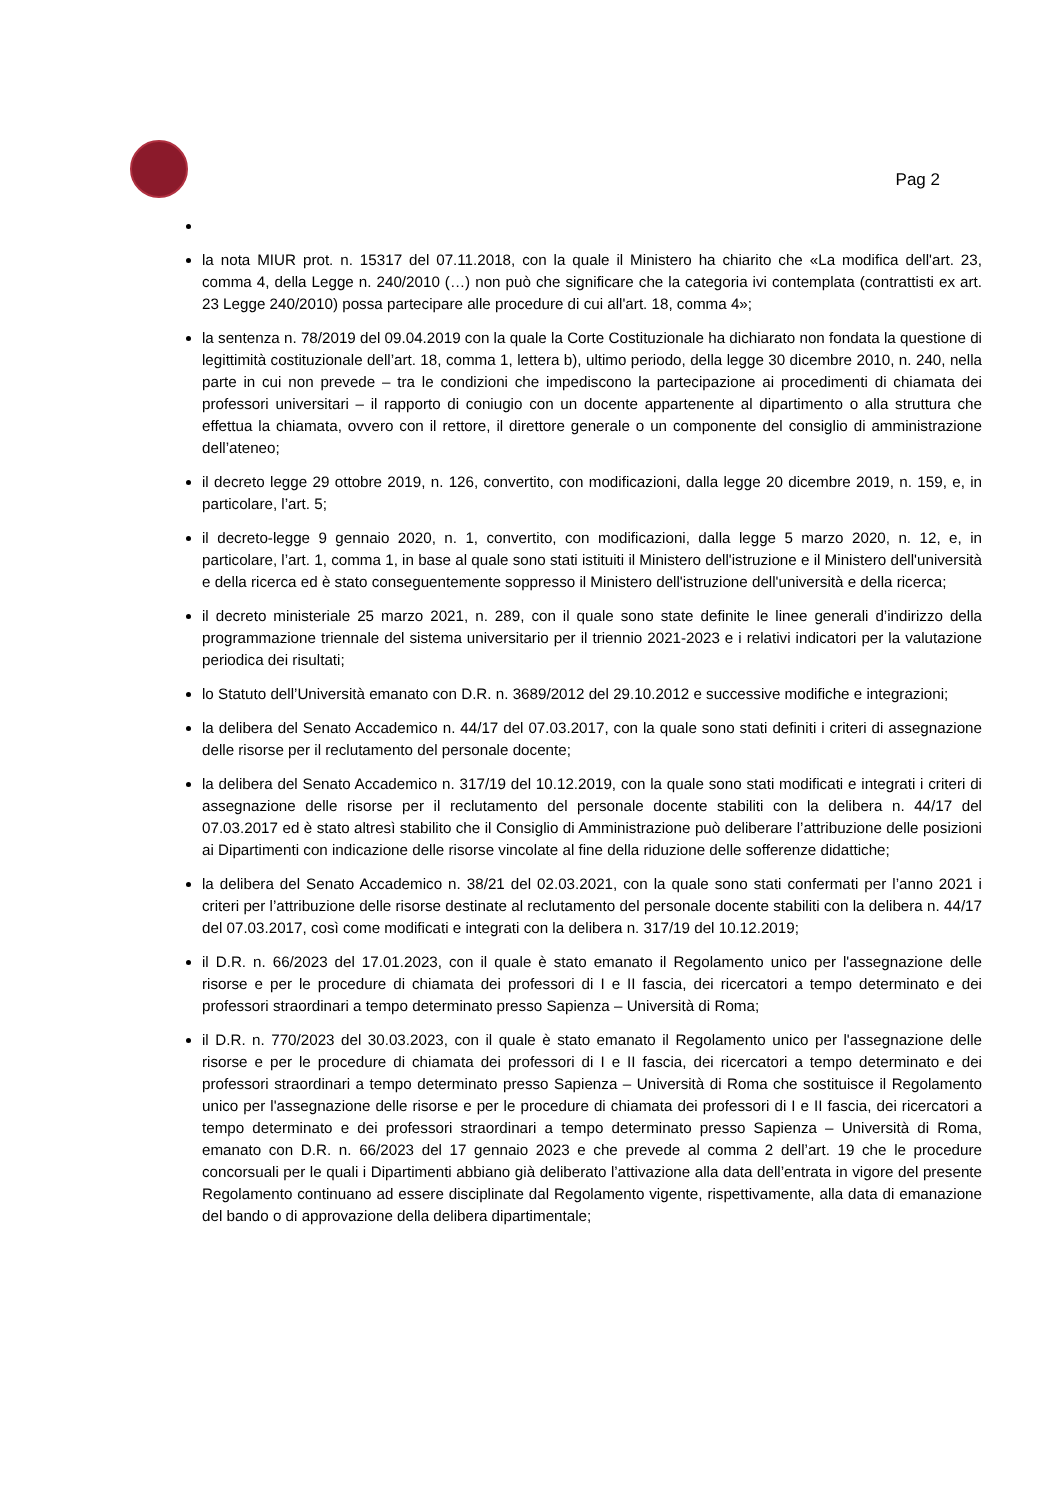Pag 2
la nota MIUR prot. n. 15317 del 07.11.2018, con la quale il Ministero ha chiarito che «La modifica dell'art. 23, comma 4, della Legge n. 240/2010 (…) non può che significare che la categoria ivi contemplata (contrattisti ex art. 23 Legge 240/2010) possa partecipare alle procedure di cui all'art. 18, comma 4»;
la sentenza n. 78/2019 del 09.04.2019 con la quale la Corte Costituzionale ha dichiarato non fondata la questione di legittimità costituzionale dell’art. 18, comma 1, lettera b), ultimo periodo, della legge 30 dicembre 2010, n. 240, nella parte in cui non prevede – tra le condizioni che impediscono la partecipazione ai procedimenti di chiamata dei professori universitari – il rapporto di coniugio con un docente appartenente al dipartimento o alla struttura che effettua la chiamata, ovvero con il rettore, il direttore generale o un componente del consiglio di amministrazione dell’ateneo;
il decreto legge 29 ottobre 2019, n. 126, convertito, con modificazioni, dalla legge 20 dicembre 2019, n. 159, e, in particolare, l’art. 5;
il decreto-legge 9 gennaio 2020, n. 1, convertito, con modificazioni, dalla legge 5 marzo 2020, n. 12, e, in particolare, l’art. 1, comma 1, in base al quale sono stati istituiti il Ministero dell'istruzione e il Ministero dell'università e della ricerca ed è stato conseguentemente soppresso il Ministero dell'istruzione dell'università e della ricerca;
il decreto ministeriale 25 marzo 2021, n. 289, con il quale sono state definite le linee generali d’indirizzo della programmazione triennale del sistema universitario per il triennio 2021-2023 e i relativi indicatori per la valutazione periodica dei risultati;
lo Statuto dell’Università emanato con D.R. n. 3689/2012 del 29.10.2012 e successive modifiche e integrazioni;
la delibera del Senato Accademico n. 44/17 del 07.03.2017, con la quale sono stati definiti i criteri di assegnazione delle risorse per il reclutamento del personale docente;
la delibera del Senato Accademico n. 317/19 del 10.12.2019, con la quale sono stati modificati e integrati i criteri di assegnazione delle risorse per il reclutamento del personale docente stabiliti con la delibera n. 44/17 del 07.03.2017 ed è stato altresì stabilito che il Consiglio di Amministrazione può deliberare l’attribuzione delle posizioni ai Dipartimenti con indicazione delle risorse vincolate al fine della riduzione delle sofferenze didattiche;
la delibera del Senato Accademico n. 38/21 del 02.03.2021, con la quale sono stati confermati per l’anno 2021 i criteri per l’attribuzione delle risorse destinate al reclutamento del personale docente stabiliti con la delibera n. 44/17 del 07.03.2017, così come modificati e integrati con la delibera n. 317/19 del 10.12.2019;
il D.R. n. 66/2023 del 17.01.2023, con il quale è stato emanato il Regolamento unico per l'assegnazione delle risorse e per le procedure di chiamata dei professori di I e II fascia, dei ricercatori a tempo determinato e dei professori straordinari a tempo determinato presso Sapienza – Università di Roma;
il D.R. n. 770/2023 del 30.03.2023, con il quale è stato emanato il Regolamento unico per l'assegnazione delle risorse e per le procedure di chiamata dei professori di I e II fascia, dei ricercatori a tempo determinato e dei professori straordinari a tempo determinato presso Sapienza – Università di Roma che sostituisce il Regolamento unico per l'assegnazione delle risorse e per le procedure di chiamata dei professori di I e II fascia, dei ricercatori a tempo determinato e dei professori straordinari a tempo determinato presso Sapienza – Università di Roma, emanato con D.R. n. 66/2023 del 17 gennaio 2023 e che prevede al comma 2 dell’art. 19 che le procedure concorsuali per le quali i Dipartimenti abbiano già deliberato l’attivazione alla data dell’entrata in vigore del presente Regolamento continuano ad essere disciplinate dal Regolamento vigente, rispettivamente, alla data di emanazione del bando o di approvazione della delibera dipartimentale;